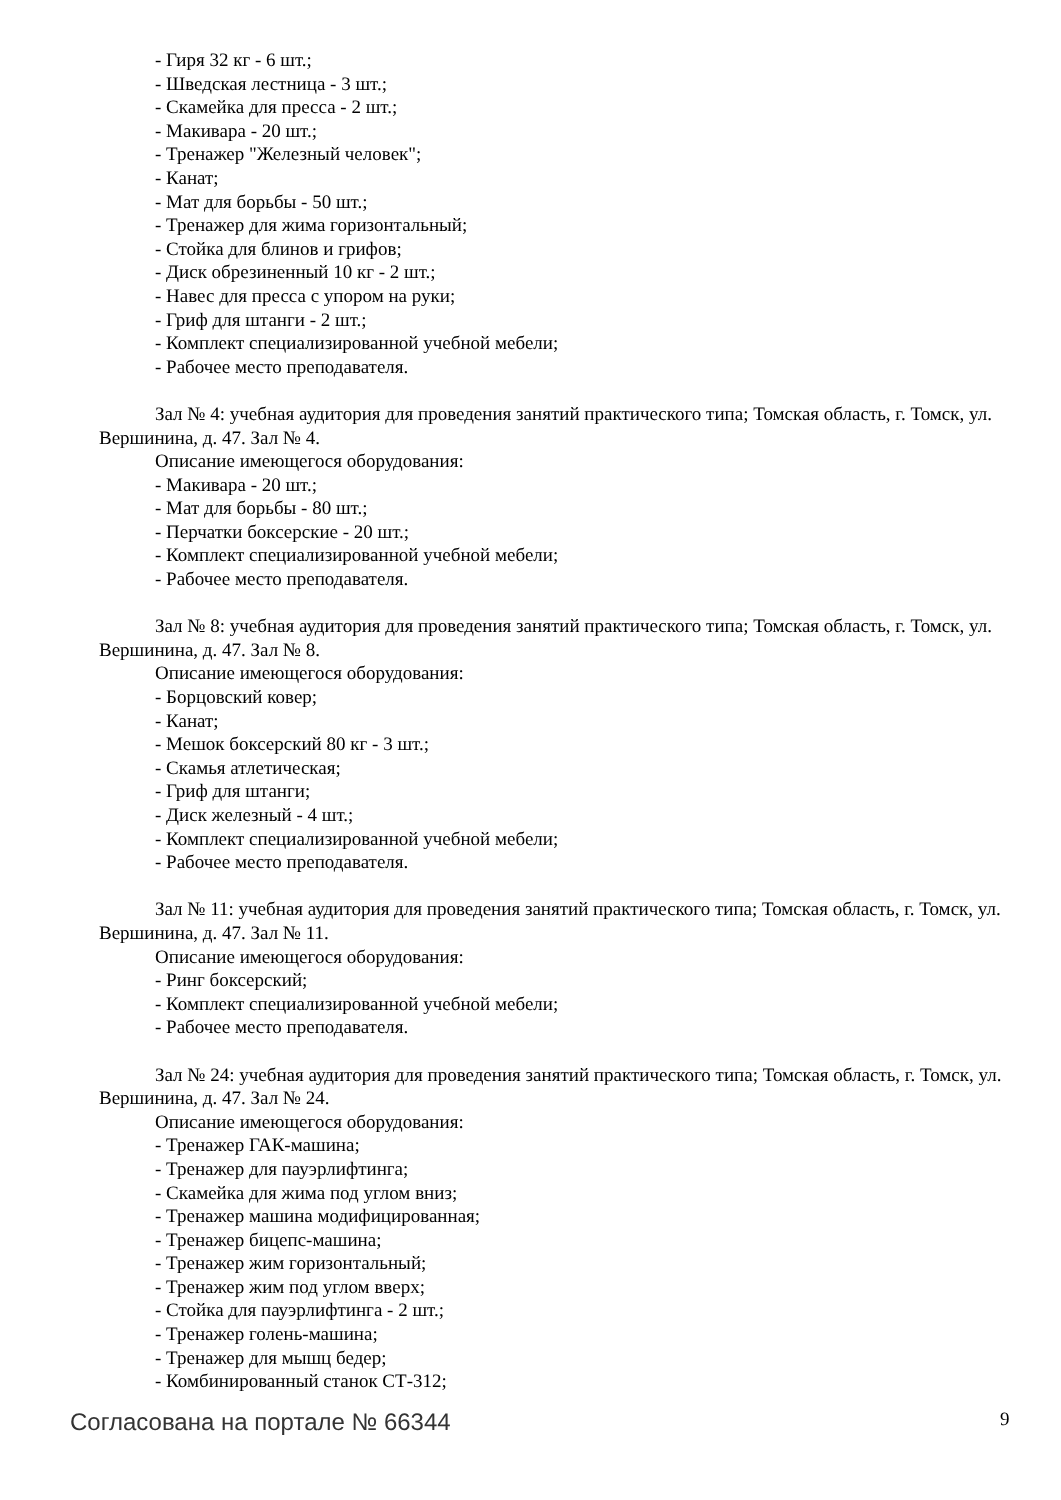- Гиря 32 кг - 6 шт.;
- Шведская лестница - 3 шт.;
- Скамейка для пресса - 2 шт.;
- Макивара - 20 шт.;
- Тренажер "Железный человек";
- Канат;
- Мат для борьбы - 50 шт.;
- Тренажер для жима горизонтальный;
- Стойка для блинов и грифов;
- Диск обрезиненный 10 кг - 2 шт.;
- Навес для пресса с упором на руки;
- Гриф для штанги - 2 шт.;
- Комплект специализированной учебной мебели;
- Рабочее место преподавателя.
Зал № 4: учебная аудитория для проведения занятий практического типа; Томская область, г. Томск, ул. Вершинина, д. 47. Зал № 4.
Описание имеющегося оборудования:
- Макивара - 20 шт.;
- Мат для борьбы - 80 шт.;
- Перчатки боксерские - 20 шт.;
- Комплект специализированной учебной мебели;
- Рабочее место преподавателя.
Зал № 8: учебная аудитория для проведения занятий практического типа; Томская область, г. Томск, ул. Вершинина, д. 47. Зал № 8.
Описание имеющегося оборудования:
- Борцовский ковер;
- Канат;
- Мешок боксерский 80 кг - 3 шт.;
- Скамья атлетическая;
- Гриф для штанги;
- Диск железный - 4 шт.;
- Комплект специализированной учебной мебели;
- Рабочее место преподавателя.
Зал № 11: учебная аудитория для проведения занятий практического типа; Томская область, г. Томск, ул. Вершинина, д. 47. Зал № 11.
Описание имеющегося оборудования:
- Ринг боксерский;
- Комплект специализированной учебной мебели;
- Рабочее место преподавателя.
Зал № 24: учебная аудитория для проведения занятий практического типа; Томская область, г. Томск, ул. Вершинина, д. 47. Зал № 24.
Описание имеющегося оборудования:
- Тренажер ГАК-машина;
- Тренажер для пауэрлифтинга;
- Скамейка для жима под углом вниз;
- Тренажер машина модифицированная;
- Тренажер бицепс-машина;
- Тренажер жим горизонтальный;
- Тренажер жим под углом вверх;
- Стойка для пауэрлифтинга - 2 шт.;
- Тренажер голень-машина;
- Тренажер для мышц бедер;
- Комбинированный станок СТ-312;
Согласована на портале № 66344 9